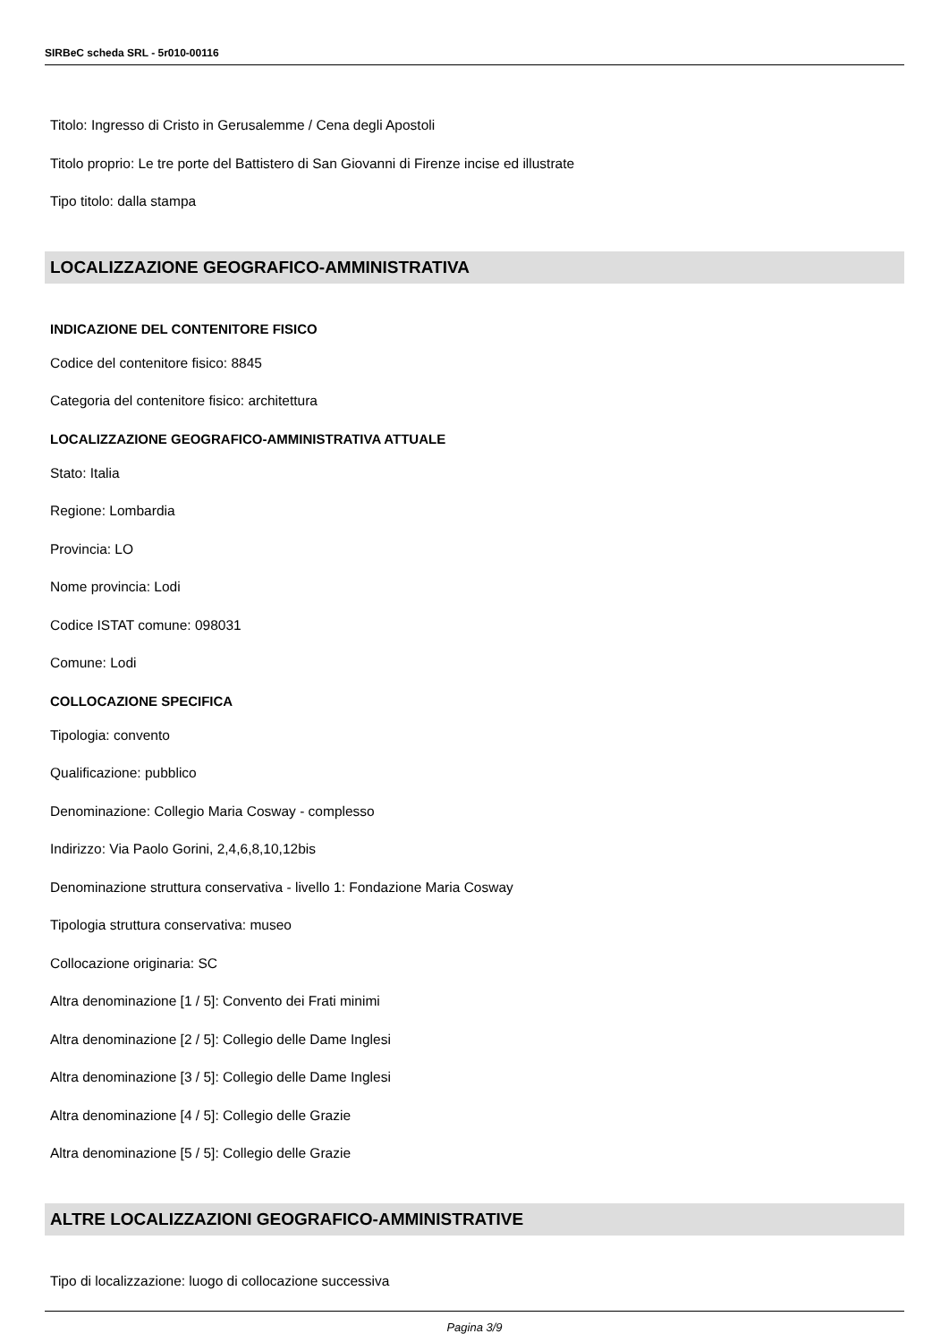SIRBeC scheda SRL - 5r010-00116
Titolo: Ingresso di Cristo in Gerusalemme / Cena degli Apostoli
Titolo proprio: Le tre porte del Battistero di San Giovanni di Firenze incise ed illustrate
Tipo titolo: dalla stampa
LOCALIZZAZIONE GEOGRAFICO-AMMINISTRATIVA
INDICAZIONE DEL CONTENITORE FISICO
Codice del contenitore fisico: 8845
Categoria del contenitore fisico: architettura
LOCALIZZAZIONE GEOGRAFICO-AMMINISTRATIVA ATTUALE
Stato: Italia
Regione: Lombardia
Provincia: LO
Nome provincia: Lodi
Codice ISTAT comune: 098031
Comune: Lodi
COLLOCAZIONE SPECIFICA
Tipologia: convento
Qualificazione: pubblico
Denominazione: Collegio Maria Cosway - complesso
Indirizzo: Via Paolo Gorini, 2,4,6,8,10,12bis
Denominazione struttura conservativa - livello 1: Fondazione Maria Cosway
Tipologia struttura conservativa: museo
Collocazione originaria: SC
Altra denominazione [1 / 5]: Convento dei Frati minimi
Altra denominazione [2 / 5]: Collegio delle Dame Inglesi
Altra denominazione [3 / 5]: Collegio delle Dame Inglesi
Altra denominazione [4 / 5]: Collegio delle Grazie
Altra denominazione [5 / 5]: Collegio delle Grazie
ALTRE LOCALIZZAZIONI GEOGRAFICO-AMMINISTRATIVE
Tipo di localizzazione: luogo di collocazione successiva
Pagina 3/9